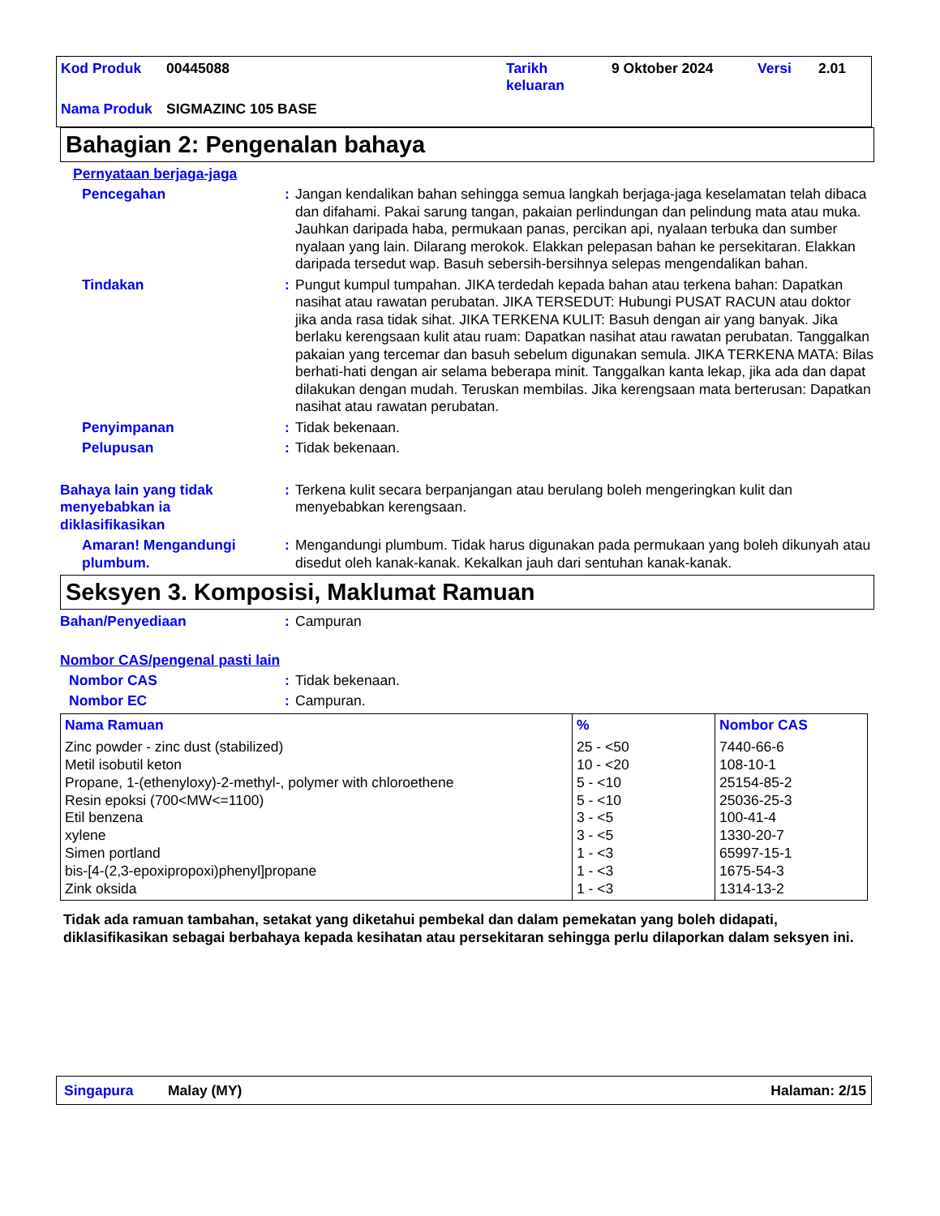| Kod Produk | 00445088 | Tarikh keluaran | 9 Oktober 2024 | Versi | 2.01 |
| Nama Produk | SIGMAZINC 105 BASE | | | | |
Bahagian 2: Pengenalan bahaya
Pernyataan berjaga-jaga
Pencegahan : Jangan kendalikan bahan sehingga semua langkah berjaga-jaga keselamatan telah dibaca dan difahami. Pakai sarung tangan, pakaian perlindungan dan pelindung mata atau muka. Jauhkan daripada haba, permukaan panas, percikan api, nyalaan terbuka dan sumber nyalaan yang lain. Dilarang merokok. Elakkan pelepasan bahan ke persekitaran. Elakkan daripada tersedut wap. Basuh sebersih-bersihnya selepas mengendalikan bahan.
Tindakan : Pungut kumpul tumpahan. JIKA terdedah kepada bahan atau terkena bahan: Dapatkan nasihat atau rawatan perubatan. JIKA TERSEDUT: Hubungi PUSAT RACUN atau doktor jika anda rasa tidak sihat. JIKA TERKENA KULIT: Basuh dengan air yang banyak. Jika berlaku kerengsaan kulit atau ruam: Dapatkan nasihat atau rawatan perubatan. Tanggalkan pakaian yang tercemar dan basuh sebelum digunakan semula. JIKA TERKENA MATA: Bilas berhati-hati dengan air selama beberapa minit. Tanggalkan kanta lekap, jika ada dan dapat dilakukan dengan mudah. Teruskan membilas. Jika kerengsaan mata berterusan: Dapatkan nasihat atau rawatan perubatan.
Penyimpanan : Tidak bekenaan.
Pelupusan : Tidak bekenaan.
Bahaya lain yang tidak menyebabkan ia diklasifikasikan
: Terkena kulit secara berpanjangan atau berulang boleh mengeringkan kulit dan menyebabkan kerengsaan.
Amaran! Mengandungi plumbum.
: Mengandungi plumbum. Tidak harus digunakan pada permukaan yang boleh dikunyah atau disedut oleh kanak-kanak. Kekalkan jauh dari sentuhan kanak-kanak.
Seksyen 3. Komposisi, Maklumat Ramuan
Bahan/Penyediaan : Campuran
Nombor CAS/pengenal pasti lain
Nombor CAS : Tidak bekenaan.
Nombor EC : Campuran.
| Nama Ramuan | % | Nombor CAS |
| --- | --- | --- |
| Zinc powder - zinc dust (stabilized) Metil isobutil keton Propane, 1-(ethenyloxy)-2-methyl-, polymer with chloroethene Resin epoksi (700<MW<=1100) Etil benzena xylene Simen portland bis-[4-(2,3-epoxipropoxi)phenyl]propane Zink oksida | 25 - <50 10 - <20 5 - <10 5 - <10 3 - <5 3 - <5 1 - <3 1 - <3 1 - <3 | 7440-66-6 108-10-1 25154-85-2 25036-25-3 100-41-4 1330-20-7 65997-15-1 1675-54-3 1314-13-2 |
Tidak ada ramuan tambahan, setakat yang diketahui pembekal dan dalam pemekatan yang boleh didapati, diklasifikasikan sebagai berbahaya kepada kesihatan atau persekitaran sehingga perlu dilaporkan dalam seksyen ini.
Singapura Malay (MY) Halaman: 2/15